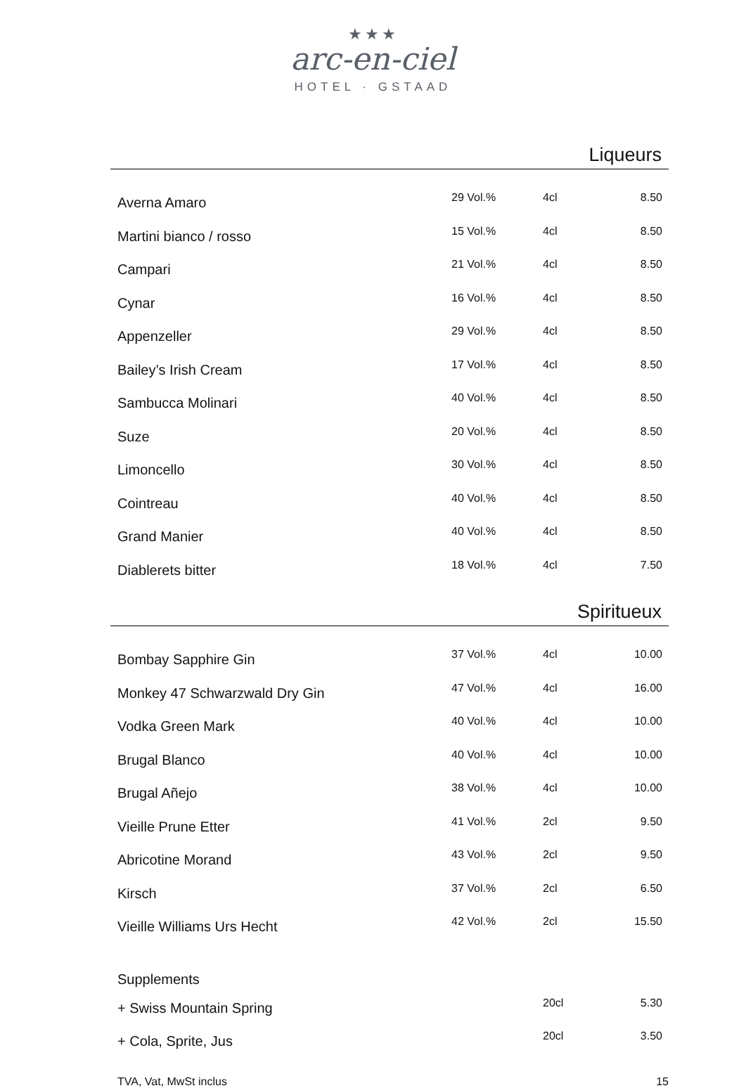★★★
arc-en-ciel
HOTEL · GSTAAD
Liqueurs
| Averna Amaro | 29 Vol.% | 4cl | 8.50 |
| Martini bianco / rosso | 15 Vol.% | 4cl | 8.50 |
| Campari | 21 Vol.% | 4cl | 8.50 |
| Cynar | 16 Vol.% | 4cl | 8.50 |
| Appenzeller | 29 Vol.% | 4cl | 8.50 |
| Bailey’s Irish Cream | 17 Vol.% | 4cl | 8.50 |
| Sambucca Molinari | 40 Vol.% | 4cl | 8.50 |
| Suze | 20 Vol.% | 4cl | 8.50 |
| Limoncello | 30 Vol.% | 4cl | 8.50 |
| Cointreau | 40 Vol.% | 4cl | 8.50 |
| Grand Manier | 40 Vol.% | 4cl | 8.50 |
| Diablerets bitter | 18 Vol.% | 4cl | 7.50 |
Spiritueux
| Bombay Sapphire Gin | 37 Vol.% | 4cl | 10.00 |
| Monkey 47 Schwarzwald Dry Gin | 47 Vol.% | 4cl | 16.00 |
| Vodka Green Mark | 40 Vol.% | 4cl | 10.00 |
| Brugal Blanco | 40 Vol.% | 4cl | 10.00 |
| Brugal Añejo | 38 Vol.% | 4cl | 10.00 |
| Vieille Prune Etter | 41 Vol.% | 2cl | 9.50 |
| Abricotine Morand | 43 Vol.% | 2cl | 9.50 |
| Kirsch | 37 Vol.% | 2cl | 6.50 |
| Vieille Williams Urs Hecht | 42 Vol.% | 2cl | 15.50 |
| Supplements | | | |
| + Swiss Mountain Spring | | 20cl | 5.30 |
| + Cola, Sprite, Jus | | 20cl | 3.50 |
TVA, Vat, MwSt inclus 15